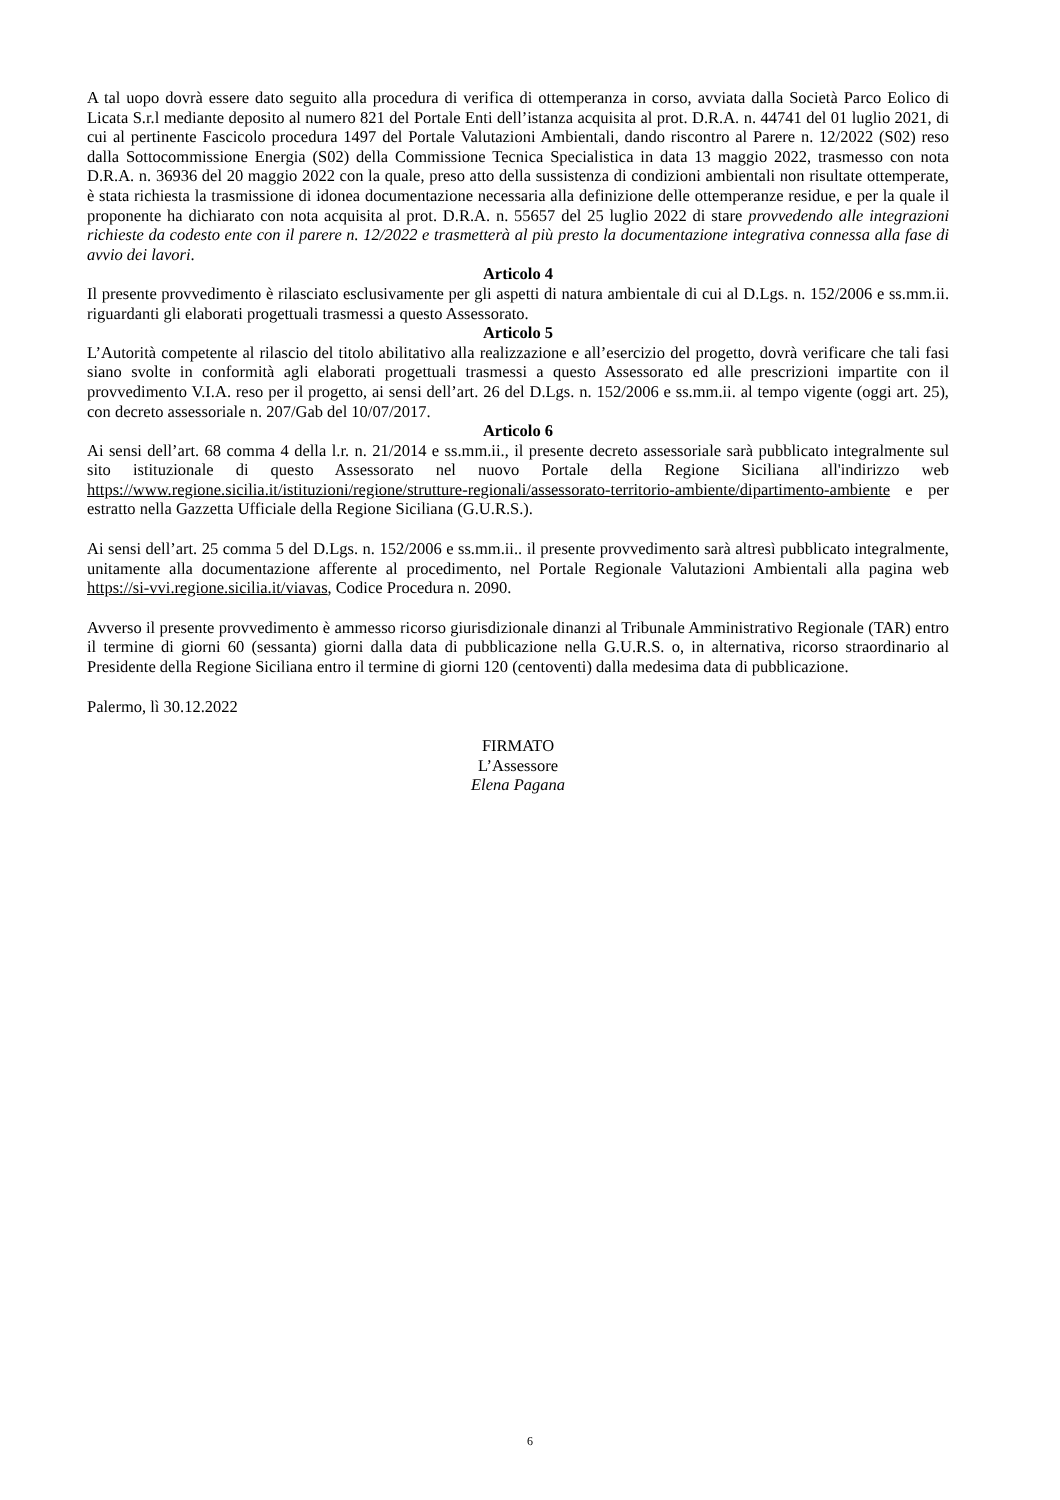A tal uopo dovrà essere dato seguito alla procedura di verifica di ottemperanza in corso, avviata dalla Società Parco Eolico di Licata S.r.l mediante deposito al numero 821 del Portale Enti dell’istanza acquisita al prot. D.R.A. n. 44741 del 01 luglio 2021, di cui al pertinente Fascicolo procedura 1497 del Portale Valutazioni Ambientali, dando riscontro al Parere n. 12/2022 (S02) reso dalla Sottocommissione Energia (S02) della Commissione Tecnica Specialistica in data 13 maggio 2022, trasmesso con nota D.R.A. n. 36936 del 20 maggio 2022 con la quale, preso atto della sussistenza di condizioni ambientali non risultate ottemperate, è stata richiesta la trasmissione di idonea documentazione necessaria alla definizione delle ottemperanze residue, e per la quale il proponente ha dichiarato con nota acquisita al prot. D.R.A. n. 55657 del 25 luglio 2022 di stare provvedendo alle integrazioni richieste da codesto ente con il parere n. 12/2022 e trasmetterà al più presto la documentazione integrativa connessa alla fase di avvio dei lavori.
Articolo 4
Il presente provvedimento è rilasciato esclusivamente per gli aspetti di natura ambientale di cui al D.Lgs. n. 152/2006 e ss.mm.ii. riguardanti gli elaborati progettuali trasmessi a questo Assessorato.
Articolo 5
L’Autorità competente al rilascio del titolo abilitativo alla realizzazione e all’esercizio del progetto, dovrà verificare che tali fasi siano svolte in conformità agli elaborati progettuali trasmessi a questo Assessorato ed alle prescrizioni impartite con il provvedimento V.I.A. reso per il progetto, ai sensi dell’art. 26 del D.Lgs. n. 152/2006 e ss.mm.ii. al tempo vigente (oggi art. 25), con decreto assessoriale n. 207/Gab del 10/07/2017.
Articolo 6
Ai sensi dell’art. 68 comma 4 della l.r. n. 21/2014 e ss.mm.ii., il presente decreto assessoriale sarà pubblicato integralmente sul sito istituzionale di questo Assessorato nel nuovo Portale della Regione Siciliana all'indirizzo web https://www.regione.sicilia.it/istituzioni/regione/strutture-regionali/assessorato-territorio-ambiente/dipartimento-ambiente e per estratto nella Gazzetta Ufficiale della Regione Siciliana (G.U.R.S.).
Ai sensi dell’art. 25 comma 5 del D.Lgs. n. 152/2006 e ss.mm.ii.. il presente provvedimento sarà altresì pubblicato integralmente, unitamente alla documentazione afferente al procedimento, nel Portale Regionale Valutazioni Ambientali alla pagina web https://si-vvi.regione.sicilia.it/viavas, Codice Procedura n. 2090.
Avverso il presente provvedimento è ammesso ricorso giurisdizionale dinanzi al Tribunale Amministrativo Regionale (TAR) entro il termine di giorni 60 (sessanta) giorni dalla data di pubblicazione nella G.U.R.S. o, in alternativa, ricorso straordinario al Presidente della Regione Siciliana entro il termine di giorni 120 (centoventi) dalla medesima data di pubblicazione.
Palermo, lì 30.12.2022
FIRMATO
L’Assessore
Elena Pagana
6